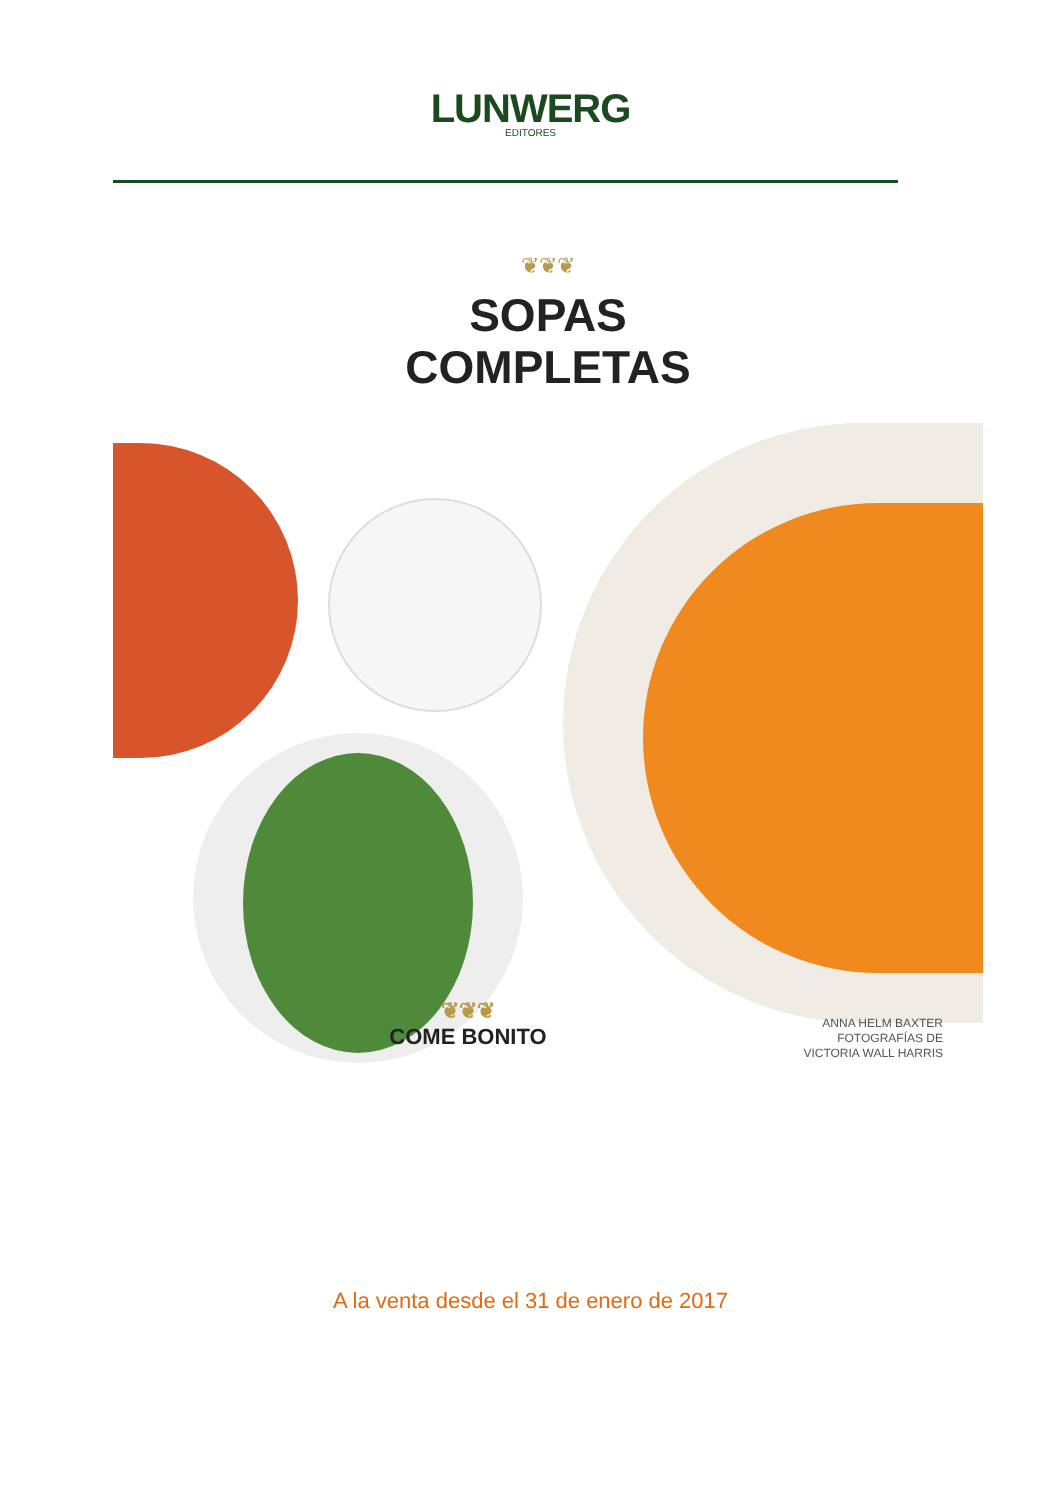LUNWERG
EDITORES
❦❦❦
SOPAS
COMPLETAS
❦❦❦
COME BONITO
ANNA HELM BAXTER
FOTOGRAFÍAS DE
VICTORIA WALL HARRIS
A la venta desde el 31 de enero de 2017